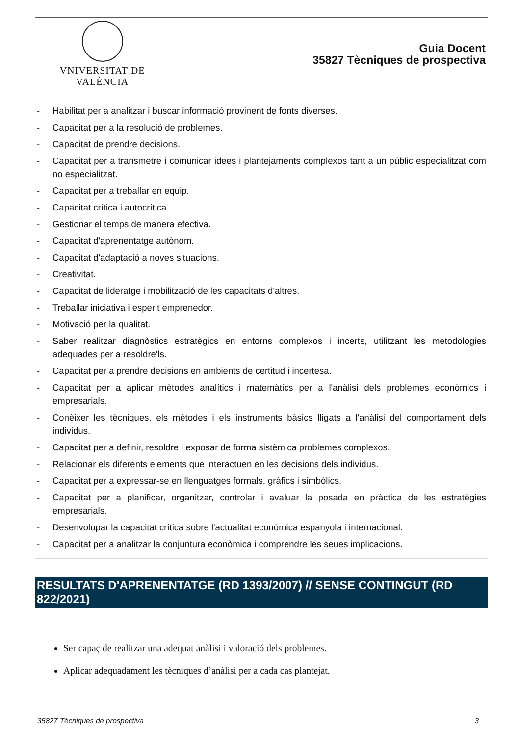VNIVERSITAT DE VALÈNCIA
Guia Docent
35827 Tècniques de prospectiva
- Habilitat per a analitzar i buscar informació provinent de fonts diverses.
- Capacitat per a la resolució de problemes.
- Capacitat de prendre decisions.
- Capacitat per a transmetre i comunicar idees i plantejaments complexos tant a un públic especialitzat com no especialitzat.
- Capacitat per a treballar en equip.
- Capacitat crítica i autocrítica.
- Gestionar el temps de manera efectiva.
- Capacitat d'aprenentatge autònom.
- Capacitat d'adaptació a noves situacions.
- Creativitat.
- Capacitat de lideratge i mobilització de les capacitats d'altres.
- Treballar iniciativa i esperit emprenedor.
- Motivació per la qualitat.
- Saber realitzar diagnòstics estratègics en entorns complexos i incerts, utilitzant les metodologies adequades per a resoldre'ls.
- Capacitat per a prendre decisions en ambients de certitud i incertesa.
- Capacitat per a aplicar mètodes analítics i matemàtics per a l'anàlisi dels problemes econòmics i empresarials.
- Conèixer les tècniques, els mètodes i els instruments bàsics lligats a l'anàlisi del comportament dels individus.
- Capacitat per a definir, resoldre i exposar de forma sistèmica problemes complexos.
- Relacionar els diferents elements que interactuen en les decisions dels individus.
- Capacitat per a expressar-se en llenguatges formals, gràfics i simbòlics.
- Capacitat per a planificar, organitzar, controlar i avaluar la posada en pràctica de les estratègies empresarials.
- Desenvolupar la capacitat crítica sobre l'actualitat econòmica espanyola i internacional.
- Capacitat per a analitzar la conjuntura econòmica i comprendre les seues implicacions.
RESULTATS D'APRENENTATGE (RD 1393/2007) // SENSE CONTINGUT (RD 822/2021)
Ser capaç de realitzar una adequat anàlisi i valoració dels problemes.
Aplicar adequadament les tècniques d’anàlisi per a cada cas plantejat.
35827 Tècniques de prospectiva 3